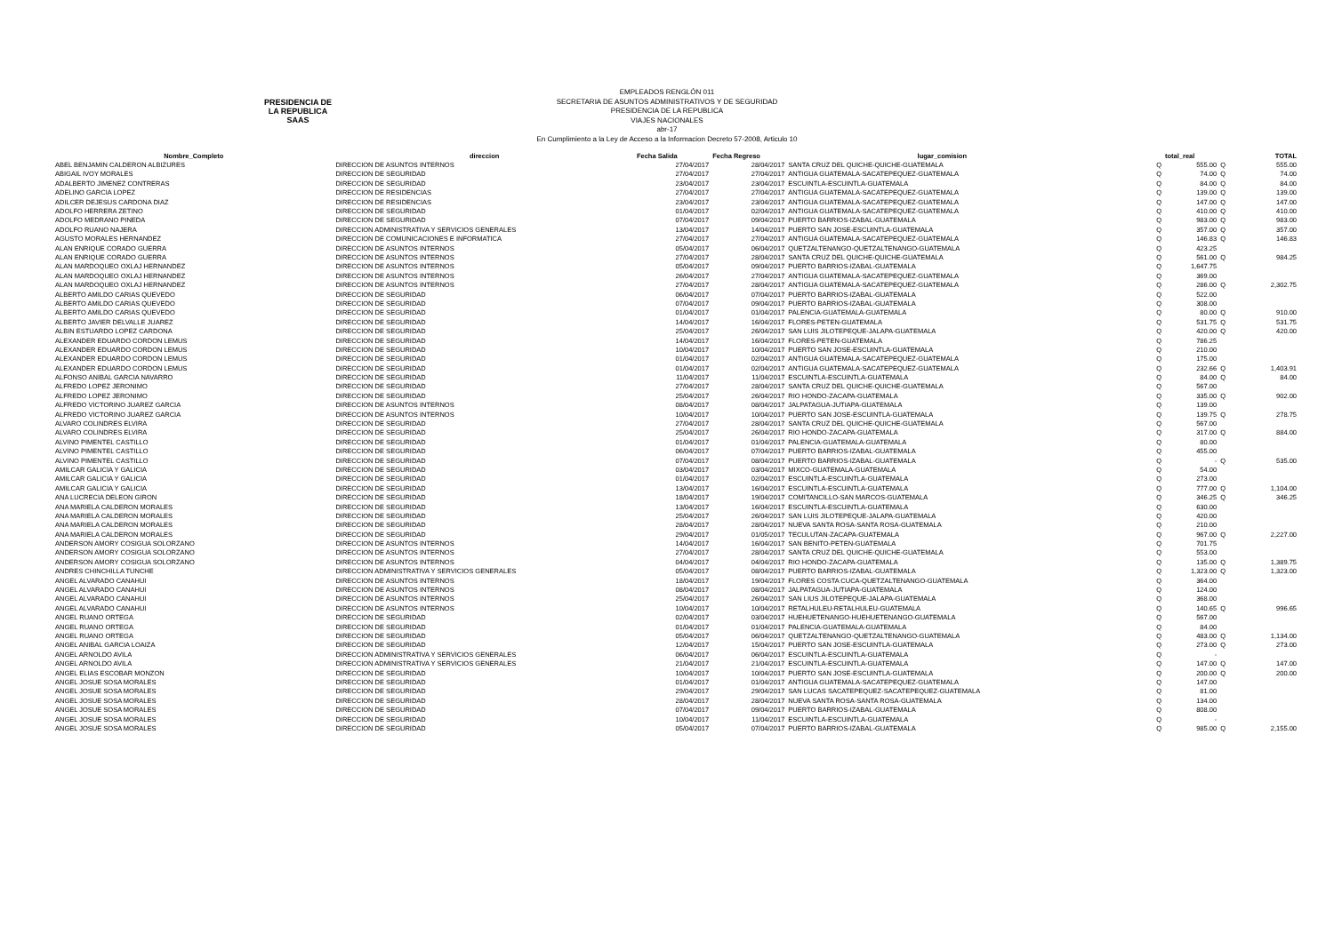PRESIDENCIA DE LA REPUBLICA
SAAS
EMPLEADOS RENGLÓN 011
SECRETARIA DE ASUNTOS ADMINISTRATIVOS Y DE SEGURIDAD
PRESIDENCIA DE LA REPUBLICA
VIAJES NACIONALES
abr-17
En Cumplimiento a la Ley de Acceso a la Informacion Decreto 57-2008, Articulo 10
| Nombre_Completo | direccion | Fecha Salida | Fecha Regreso | lugar_comision | | total_real | | TOTAL |
| --- | --- | --- | --- | --- | --- | --- | --- | --- |
| ABEL BENJAMIN CALDERON ALBIZURES | DIRECCION DE ASUNTOS INTERNOS | 27/04/2017 | 28/04/2017 | SANTA CRUZ DEL QUICHE-QUICHE-GUATEMALA | Q | 555.00 | Q | 555.00 |
| ABIGAIL IVOY MORALES | DIRECCION DE SEGURIDAD | 27/04/2017 | 27/04/2017 | ANTIGUA GUATEMALA-SACATEPEQUEZ-GUATEMALA | Q | 74.00 | Q | 74.00 |
| ADALBERTO JIMENEZ CONTRERAS | DIRECCION DE SEGURIDAD | 23/04/2017 | 23/04/2017 | ESCUINTLA-ESCUINTLA-GUATEMALA | Q | 84.00 | Q | 84.00 |
| ADELINO GARCIA LOPEZ | DIRECCION DE RESIDENCIAS | 27/04/2017 | 27/04/2017 | ANTIGUA GUATEMALA-SACATEPEQUEZ-GUATEMALA | Q | 139.00 | Q | 139.00 |
| ADILCER DEJESUS CARDONA DIAZ | DIRECCION DE RESIDENCIAS | 23/04/2017 | 23/04/2017 | ANTIGUA GUATEMALA-SACATEPEQUEZ-GUATEMALA | Q | 147.00 | Q | 147.00 |
| ADOLFO HERRERA ZETINO | DIRECCION DE SEGURIDAD | 01/04/2017 | 02/04/2017 | ANTIGUA GUATEMALA-SACATEPEQUEZ-GUATEMALA | Q | 410.00 | Q | 410.00 |
| ADOLFO MEDRANO PINEDA | DIRECCION DE SEGURIDAD | 07/04/2017 | 09/04/2017 | PUERTO BARRIOS-IZABAL-GUATEMALA | Q | 983.00 | Q | 983.00 |
| ADOLFO RUANO NAJERA | DIRECCION ADMINISTRATIVA Y SERVICIOS GENERALES | 13/04/2017 | 14/04/2017 | PUERTO SAN JOSE-ESCUINTLA-GUATEMALA | Q | 357.00 | Q | 357.00 |
| AGUSTO MORALES HERNANDEZ | DIRECCION DE COMUNICACIONES E INFORMATICA | 27/04/2017 | 27/04/2017 | ANTIGUA GUATEMALA-SACATEPEQUEZ-GUATEMALA | Q | 146.83 | Q | 146.83 |
| ALAN ENRIQUE CORADO GUERRA | DIRECCION DE ASUNTOS INTERNOS | 05/04/2017 | 06/04/2017 | QUETZALTENANGO-QUETZALTENANGO-GUATEMALA | Q | 423.25 | | |
| ALAN ENRIQUE CORADO GUERRA | DIRECCION DE ASUNTOS INTERNOS | 27/04/2017 | 28/04/2017 | SANTA CRUZ DEL QUICHE-QUICHE-GUATEMALA | Q | 561.00 | Q | 984.25 |
| ALAN MARDOQUEO OXLAJ HERNANDEZ | DIRECCION DE ASUNTOS INTERNOS | 05/04/2017 | 09/04/2017 | PUERTO BARRIOS-IZABAL-GUATEMALA | Q | 1,647.75 | | |
| ALAN MARDOQUEO OXLAJ HERNANDEZ | DIRECCION DE ASUNTOS INTERNOS | 26/04/2017 | 27/04/2017 | ANTIGUA GUATEMALA-SACATEPEQUEZ-GUATEMALA | Q | 369.00 | | |
| ALAN MARDOQUEO OXLAJ HERNANDEZ | DIRECCION DE ASUNTOS INTERNOS | 27/04/2017 | 28/04/2017 | ANTIGUA GUATEMALA-SACATEPEQUEZ-GUATEMALA | Q | 286.00 | Q | 2,302.75 |
| ALBERTO AMILDO CARIAS QUEVEDO | DIRECCION DE SEGURIDAD | 06/04/2017 | 07/04/2017 | PUERTO BARRIOS-IZABAL-GUATEMALA | Q | 522.00 | | |
| ALBERTO AMILDO CARIAS QUEVEDO | DIRECCION DE SEGURIDAD | 07/04/2017 | 09/04/2017 | PUERTO BARRIOS-IZABAL-GUATEMALA | Q | 308.00 | | |
| ALBERTO AMILDO CARIAS QUEVEDO | DIRECCION DE SEGURIDAD | 01/04/2017 | 01/04/2017 | PALENCIA-GUATEMALA-GUATEMALA | Q | 80.00 | Q | 910.00 |
| ALBERTO JAVIER DELVALLE JUAREZ | DIRECCION DE SEGURIDAD | 14/04/2017 | 16/04/2017 | FLORES-PETEN-GUATEMALA | Q | 531.75 | Q | 531.75 |
| ALBIN ESTUARDO LOPEZ CARDONA | DIRECCION DE SEGURIDAD | 25/04/2017 | 26/04/2017 | SAN LUIS JILOTEPEQUE-JALAPA-GUATEMALA | Q | 420.00 | Q | 420.00 |
| ALEXANDER EDUARDO CORDON LEMUS | DIRECCION DE SEGURIDAD | 14/04/2017 | 16/04/2017 | FLORES-PETEN-GUATEMALA | Q | 786.25 | | |
| ALEXANDER EDUARDO CORDON LEMUS | DIRECCION DE SEGURIDAD | 10/04/2017 | 10/04/2017 | PUERTO SAN JOSE-ESCUINTLA-GUATEMALA | Q | 210.00 | | |
| ALEXANDER EDUARDO CORDON LEMUS | DIRECCION DE SEGURIDAD | 01/04/2017 | 02/04/2017 | ANTIGUA GUATEMALA-SACATEPEQUEZ-GUATEMALA | Q | 175.00 | | |
| ALEXANDER EDUARDO CORDON LEMUS | DIRECCION DE SEGURIDAD | 01/04/2017 | 02/04/2017 | ANTIGUA GUATEMALA-SACATEPEQUEZ-GUATEMALA | Q | 232.66 | Q | 1,403.91 |
| ALFONSO ANIBAL GARCIA NAVARRO | DIRECCION DE SEGURIDAD | 11/04/2017 | 11/04/2017 | ESCUINTLA-ESCUINTLA-GUATEMALA | Q | 84.00 | Q | 84.00 |
| ALFREDO LOPEZ JERONIMO | DIRECCION DE SEGURIDAD | 27/04/2017 | 28/04/2017 | SANTA CRUZ DEL QUICHE-QUICHE-GUATEMALA | Q | 567.00 | | |
| ALFREDO LOPEZ JERONIMO | DIRECCION DE SEGURIDAD | 25/04/2017 | 26/04/2017 | RIO HONDO-ZACAPA-GUATEMALA | Q | 335.00 | Q | 902.00 |
| ALFREDO VICTORINO JUAREZ GARCIA | DIRECCION DE ASUNTOS INTERNOS | 08/04/2017 | 08/04/2017 | JALPATAGUA-JUTIAPA-GUATEMALA | Q | 139.00 | | |
| ALFREDO VICTORINO JUAREZ GARCIA | DIRECCION DE ASUNTOS INTERNOS | 10/04/2017 | 10/04/2017 | PUERTO SAN JOSE-ESCUINTLA-GUATEMALA | Q | 139.75 | Q | 278.75 |
| ALVARO COLINDRES ELVIRA | DIRECCION DE SEGURIDAD | 27/04/2017 | 28/04/2017 | SANTA CRUZ DEL QUICHE-QUICHE-GUATEMALA | Q | 567.00 | | |
| ALVARO COLINDRES ELVIRA | DIRECCION DE SEGURIDAD | 25/04/2017 | 26/04/2017 | RIO HONDO-ZACAPA-GUATEMALA | Q | 317.00 | Q | 884.00 |
| ALVINO PIMENTEL CASTILLO | DIRECCION DE SEGURIDAD | 01/04/2017 | 01/04/2017 | PALENCIA-GUATEMALA-GUATEMALA | Q | 80.00 | | |
| ALVINO PIMENTEL CASTILLO | DIRECCION DE SEGURIDAD | 06/04/2017 | 07/04/2017 | PUERTO BARRIOS-IZABAL-GUATEMALA | Q | 455.00 | | |
| ALVINO PIMENTEL CASTILLO | DIRECCION DE SEGURIDAD | 07/04/2017 | 08/04/2017 | PUERTO BARRIOS-IZABAL-GUATEMALA | Q | - | Q | 535.00 |
| AMILCAR GALICIA Y GALICIA | DIRECCION DE SEGURIDAD | 03/04/2017 | 03/04/2017 | MIXCO-GUATEMALA-GUATEMALA | Q | 54.00 | | |
| AMILCAR GALICIA Y GALICIA | DIRECCION DE SEGURIDAD | 01/04/2017 | 02/04/2017 | ESCUINTLA-ESCUINTLA-GUATEMALA | Q | 273.00 | | |
| AMILCAR GALICIA Y GALICIA | DIRECCION DE SEGURIDAD | 13/04/2017 | 16/04/2017 | ESCUINTLA-ESCUINTLA-GUATEMALA | Q | 777.00 | Q | 1,104.00 |
| ANA LUCRECIA DELEON GIRON | DIRECCION DE SEGURIDAD | 18/04/2017 | 19/04/2017 | COMITANCILLO-SAN MARCOS-GUATEMALA | Q | 346.25 | Q | 346.25 |
| ANA MARIELA CALDERON MORALES | DIRECCION DE SEGURIDAD | 13/04/2017 | 16/04/2017 | ESCUINTLA-ESCUINTLA-GUATEMALA | Q | 630.00 | | |
| ANA MARIELA CALDERON MORALES | DIRECCION DE SEGURIDAD | 25/04/2017 | 26/04/2017 | SAN LUIS JILOTEPEQUE-JALAPA-GUATEMALA | Q | 420.00 | | |
| ANA MARIELA CALDERON MORALES | DIRECCION DE SEGURIDAD | 28/04/2017 | 28/04/2017 | NUEVA SANTA ROSA-SANTA ROSA-GUATEMALA | Q | 210.00 | | |
| ANA MARIELA CALDERON MORALES | DIRECCION DE SEGURIDAD | 29/04/2017 | 01/05/2017 | TECULUTAN-ZACAPA-GUATEMALA | Q | 967.00 | Q | 2,227.00 |
| ANDERSON AMORY COSIGUA SOLORZANO | DIRECCION DE ASUNTOS INTERNOS | 14/04/2017 | 16/04/2017 | SAN BENITO-PETEN-GUATEMALA | Q | 701.75 | | |
| ANDERSON AMORY COSIGUA SOLORZANO | DIRECCION DE ASUNTOS INTERNOS | 27/04/2017 | 28/04/2017 | SANTA CRUZ DEL QUICHE-QUICHE-GUATEMALA | Q | 553.00 | | |
| ANDERSON AMORY COSIGUA SOLORZANO | DIRECCION DE ASUNTOS INTERNOS | 04/04/2017 | 04/04/2017 | RIO HONDO-ZACAPA-GUATEMALA | Q | 135.00 | Q | 1,389.75 |
| ANDRES CHINCHILLA TUNCHE | DIRECCION ADMINISTRATIVA Y SERVICIOS GENERALES | 05/04/2017 | 08/04/2017 | PUERTO BARRIOS-IZABAL-GUATEMALA | Q | 1,323.00 | Q | 1,323.00 |
| ANGEL ALVARADO CANAHUI | DIRECCION DE ASUNTOS INTERNOS | 18/04/2017 | 19/04/2017 | FLORES COSTA CUCA-QUETZALTENANGO-GUATEMALA | Q | 364.00 | | |
| ANGEL ALVARADO CANAHUI | DIRECCION DE ASUNTOS INTERNOS | 08/04/2017 | 08/04/2017 | JALPATAGUA-JUTIAPA-GUATEMALA | Q | 124.00 | | |
| ANGEL ALVARADO CANAHUI | DIRECCION DE ASUNTOS INTERNOS | 25/04/2017 | 26/04/2017 | SAN LIUS JILOTEPEQUE-JALAPA-GUATEMALA | Q | 368.00 | | |
| ANGEL ALVARADO CANAHUI | DIRECCION DE ASUNTOS INTERNOS | 10/04/2017 | 10/04/2017 | RETALHULEU-RETALHULEU-GUATEMALA | Q | 140.65 | Q | 996.65 |
| ANGEL RUANO ORTEGA | DIRECCION DE SEGURIDAD | 02/04/2017 | 03/04/2017 | HUEHUETENANGO-HUEHUETENANGO-GUATEMALA | Q | 567.00 | | |
| ANGEL RUANO ORTEGA | DIRECCION DE SEGURIDAD | 01/04/2017 | 01/04/2017 | PALENCIA-GUATEMALA-GUATEMALA | Q | 84.00 | | |
| ANGEL RUANO ORTEGA | DIRECCION DE SEGURIDAD | 05/04/2017 | 06/04/2017 | QUETZALTENANGO-QUETZALTENANGO-GUATEMALA | Q | 483.00 | Q | 1,134.00 |
| ANGEL ANIBAL GARCIA LOAIZA | DIRECCION DE SEGURIDAD | 12/04/2017 | 15/04/2017 | PUERTO SAN JOSE-ESCUINTLA-GUATEMALA | Q | 273.00 | Q | 273.00 |
| ANGEL ARNOLDO AVILA | DIRECCION ADMINISTRATIVA Y SERVICIOS GENERALES | 06/04/2017 | 06/04/2017 | ESCUINTLA-ESCUINTLA-GUATEMALA | Q | - | | |
| ANGEL ARNOLDO AVILA | DIRECCION ADMINISTRATIVA Y SERVICIOS GENERALES | 21/04/2017 | 21/04/2017 | ESCUINTLA-ESCUINTLA-GUATEMALA | Q | 147.00 | Q | 147.00 |
| ANGEL ELIAS ESCOBAR MONZON | DIRECCION DE SEGURIDAD | 10/04/2017 | 10/04/2017 | PUERTO SAN JOSE-ESCUINTLA-GUATEMALA | Q | 200.00 | Q | 200.00 |
| ANGEL JOSUE SOSA MORALES | DIRECCION DE SEGURIDAD | 01/04/2017 | 01/04/2017 | ANTIGUA GUATEMALA-SACATEPEQUEZ-GUATEMALA | Q | 147.00 | | |
| ANGEL JOSUE SOSA MORALES | DIRECCION DE SEGURIDAD | 29/04/2017 | 29/04/2017 | SAN LUCAS SACATEPEQUEZ-SACATEPEQUEZ-GUATEMALA | Q | 81.00 | | |
| ANGEL JOSUE SOSA MORALES | DIRECCION DE SEGURIDAD | 28/04/2017 | 28/04/2017 | NUEVA SANTA ROSA-SANTA ROSA-GUATEMALA | Q | 134.00 | | |
| ANGEL JOSUE SOSA MORALES | DIRECCION DE SEGURIDAD | 07/04/2017 | 09/04/2017 | PUERTO BARRIOS-IZABAL-GUATEMALA | Q | 808.00 | | |
| ANGEL JOSUE SOSA MORALES | DIRECCION DE SEGURIDAD | 10/04/2017 | 11/04/2017 | ESCUINTLA-ESCUINTLA-GUATEMALA | Q | - | | |
| ANGEL JOSUE SOSA MORALES | DIRECCION DE SEGURIDAD | 05/04/2017 | 07/04/2017 | PUERTO BARRIOS-IZABAL-GUATEMALA | Q | 985.00 | Q | 2,155.00 |